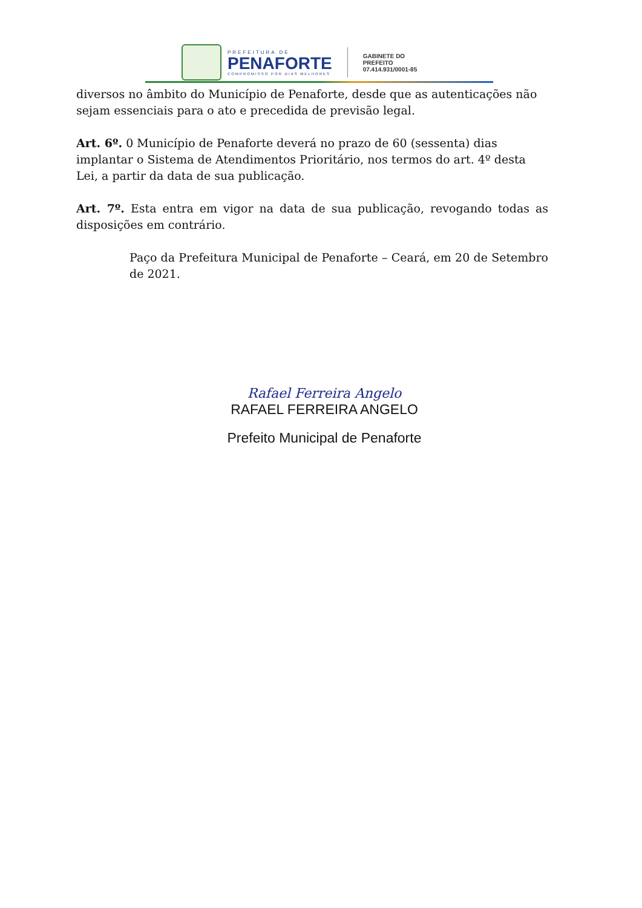PREFEITURA DE
PENAFORTE
COMPROMISSO POR DIAS MELHORES
GABINETE DO
PREFEITO
07.414.931/0001-85
diversos no âmbito do Município de Penaforte, desde que as autenticações não sejam essenciais para o ato e precedida de previsão legal.
Art. 6º. 0 Município de Penaforte deverá no prazo de 60 (sessenta) dias implantar o Sistema de Atendimentos Prioritário, nos termos do art. 4º desta Lei, a partir da data de sua publicação.
Art. 7º. Esta entra em vigor na data de sua publicação, revogando todas as disposições em contrário.
Paço da Prefeitura Municipal de Penaforte – Ceará, em 20 de Setembro de 2021.
Rafael Ferreira Angelo
RAFAEL FERREIRA ANGELO
Prefeito Municipal de Penaforte